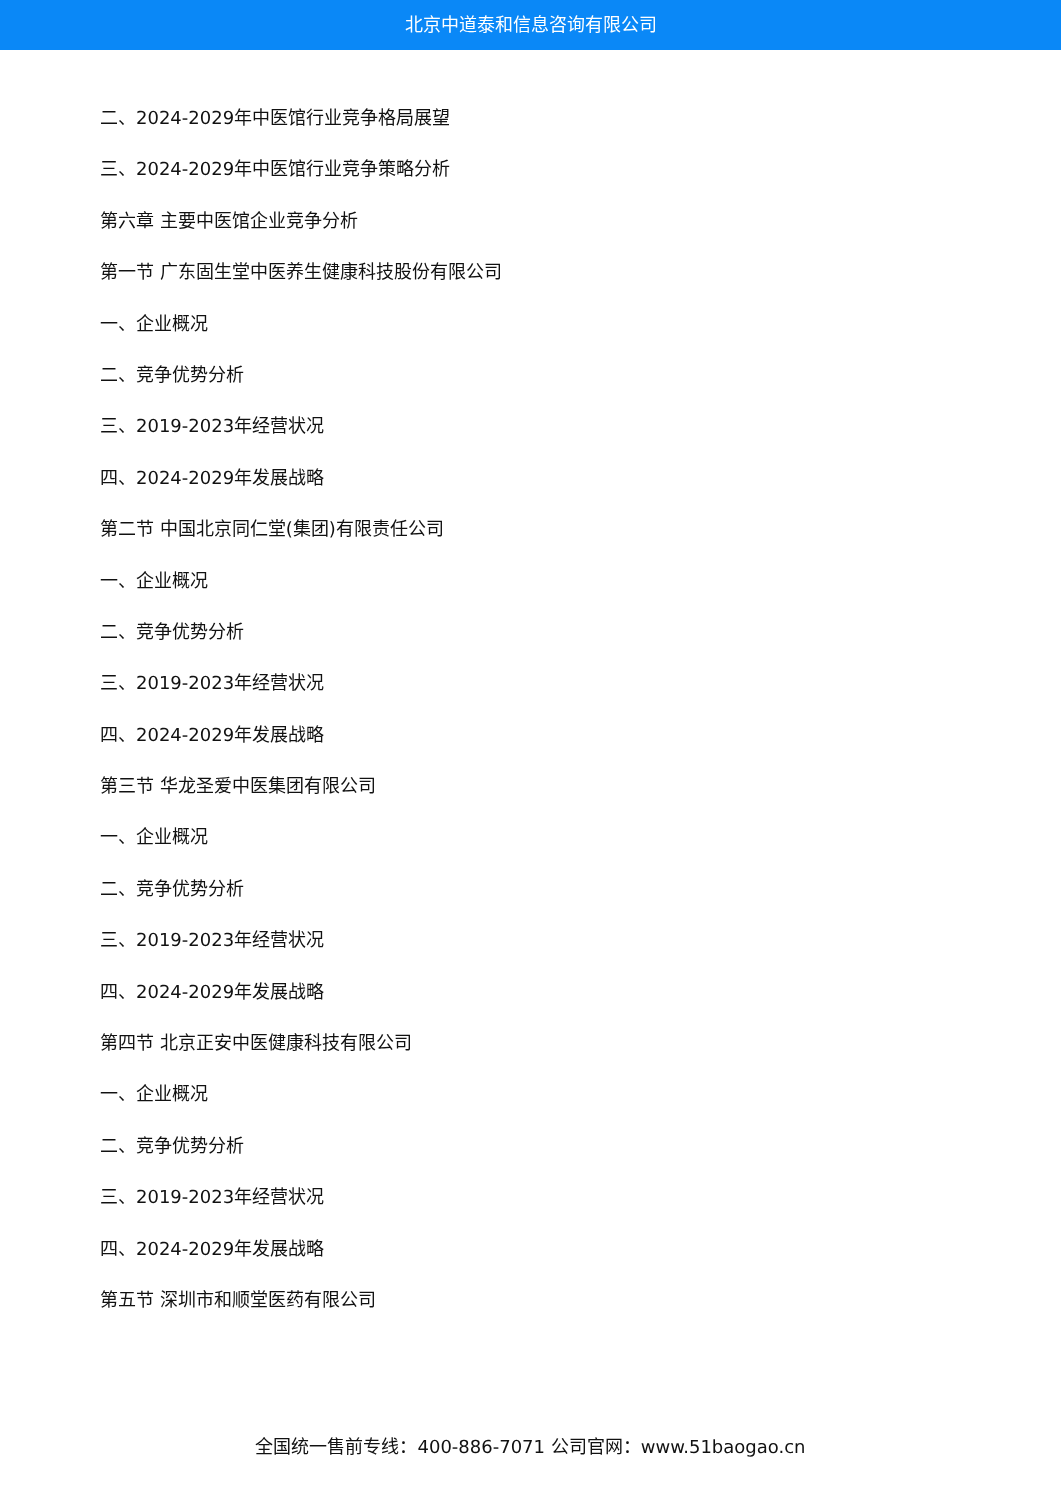北京中道泰和信息咨询有限公司
二、2024-2029年中医馆行业竞争格局展望
三、2024-2029年中医馆行业竞争策略分析
第六章 主要中医馆企业竞争分析
第一节 广东固生堂中医养生健康科技股份有限公司
一、企业概况
二、竞争优势分析
三、2019-2023年经营状况
四、2024-2029年发展战略
第二节 中国北京同仁堂(集团)有限责任公司
一、企业概况
二、竞争优势分析
三、2019-2023年经营状况
四、2024-2029年发展战略
第三节 华龙圣爱中医集团有限公司
一、企业概况
二、竞争优势分析
三、2019-2023年经营状况
四、2024-2029年发展战略
第四节 北京正安中医健康科技有限公司
一、企业概况
二、竞争优势分析
三、2019-2023年经营状况
四、2024-2029年发展战略
第五节 深圳市和顺堂医药有限公司
全国统一售前专线：400-886-7071 公司官网：www.51baogao.cn